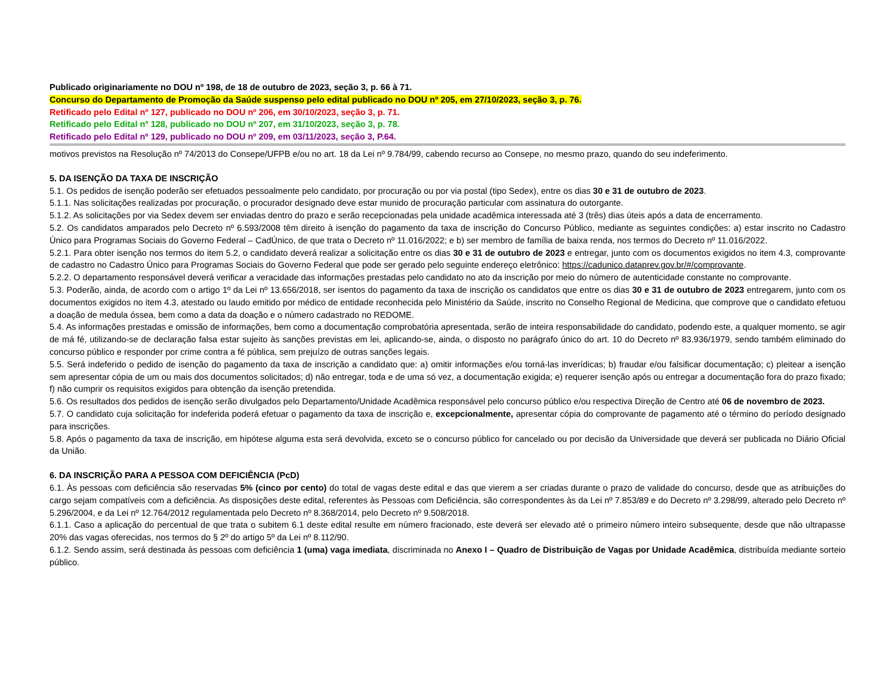Publicado originariamente no DOU nº 198, de 18 de outubro de 2023, seção 3, p. 66 à 71.
Concurso do Departamento de Promoção da Saúde suspenso pelo edital publicado no DOU nº 205, em 27/10/2023, seção 3, p. 76.
Retificado pelo Edital nº 127, publicado no DOU nº 206, em 30/10/2023, seção 3, p. 71.
Retificado pelo Edital nº 128, publicado no DOU nº 207, em 31/10/2023, seção 3, p. 78.
Retificado pelo Edital nº 129, publicado no DOU nº 209, em 03/11/2023, seção 3, P.64.
motivos previstos na Resolução nº 74/2013 do Consepe/UFPB e/ou no art. 18 da Lei nº 9.784/99, cabendo recurso ao Consepe, no mesmo prazo, quando do seu indeferimento.
5. DA ISENÇÃO DA TAXA DE INSCRIÇÃO
5.1. Os pedidos de isenção poderão ser efetuados pessoalmente pelo candidato, por procuração ou por via postal (tipo Sedex), entre os dias 30 e 31 de outubro de 2023.
5.1.1. Nas solicitações realizadas por procuração, o procurador designado deve estar munido de procuração particular com assinatura do outorgante.
5.1.2. As solicitações por via Sedex devem ser enviadas dentro do prazo e serão recepcionadas pela unidade acadêmica interessada até 3 (três) dias úteis após a data de encerramento.
5.2. Os candidatos amparados pelo Decreto nº 6.593/2008 têm direito à isenção do pagamento da taxa de inscrição do Concurso Público, mediante as seguintes condições: a) estar inscrito no Cadastro Único para Programas Sociais do Governo Federal – CadÚnico, de que trata o Decreto nº 11.016/2022; e b) ser membro de família de baixa renda, nos termos do Decreto nº 11.016/2022.
5.2.1. Para obter isenção nos termos do item 5.2, o candidato deverá realizar a solicitação entre os dias 30 e 31 de outubro de 2023 e entregar, junto com os documentos exigidos no item 4.3, comprovante de cadastro no Cadastro Único para Programas Sociais do Governo Federal que pode ser gerado pelo seguinte endereço eletrônico: https://cadunico.dataprev.gov.br/#/comprovante.
5.2.2. O departamento responsável deverá verificar a veracidade das informações prestadas pelo candidato no ato da inscrição por meio do número de autenticidade constante no comprovante.
5.3. Poderão, ainda, de acordo com o artigo 1º da Lei nº 13.656/2018, ser isentos do pagamento da taxa de inscrição os candidatos que entre os dias 30 e 31 de outubro de 2023 entregarem, junto com os documentos exigidos no item 4.3, atestado ou laudo emitido por médico de entidade reconhecida pelo Ministério da Saúde, inscrito no Conselho Regional de Medicina, que comprove que o candidato efetuou a doação de medula óssea, bem como a data da doação e o número cadastrado no REDOME.
5.4. As informações prestadas e omissão de informações, bem como a documentação comprobatória apresentada, serão de inteira responsabilidade do candidato, podendo este, a qualquer momento, se agir de má fé, utilizando-se de declaração falsa estar sujeito às sanções previstas em lei, aplicando-se, ainda, o disposto no parágrafo único do art. 10 do Decreto nº 83.936/1979, sendo também eliminado do concurso público e responder por crime contra a fé pública, sem prejuízo de outras sanções legais.
5.5. Será indeferido o pedido de isenção do pagamento da taxa de inscrição a candidato que: a) omitir informações e/ou torná-las inverídicas; b) fraudar e/ou falsificar documentação; c) pleitear a isenção sem apresentar cópia de um ou mais dos documentos solicitados; d) não entregar, toda e de uma só vez, a documentação exigida; e) requerer isenção após ou entregar a documentação fora do prazo fixado; f) não cumprir os requisitos exigidos para obtenção da isenção pretendida.
5.6. Os resultados dos pedidos de isenção serão divulgados pelo Departamento/Unidade Acadêmica responsável pelo concurso público e/ou respectiva Direção de Centro até 06 de novembro de 2023.
5.7. O candidato cuja solicitação for indeferida poderá efetuar o pagamento da taxa de inscrição e, excepcionalmente, apresentar cópia do comprovante de pagamento até o término do período designado para inscrições.
5.8. Após o pagamento da taxa de inscrição, em hipótese alguma esta será devolvida, exceto se o concurso público for cancelado ou por decisão da Universidade que deverá ser publicada no Diário Oficial da União.
6. DA INSCRIÇÃO PARA A PESSOA COM DEFICIÊNCIA (PcD)
6.1. Às pessoas com deficiência são reservadas 5% (cinco por cento) do total de vagas deste edital e das que vierem a ser criadas durante o prazo de validade do concurso, desde que as atribuições do cargo sejam compatíveis com a deficiência. As disposições deste edital, referentes às Pessoas com Deficiência, são correspondentes às da Lei nº 7.853/89 e do Decreto nº 3.298/99, alterado pelo Decreto nº 5.296/2004, e da Lei nº 12.764/2012 regulamentada pelo Decreto nº 8.368/2014, pelo Decreto nº 9.508/2018.
6.1.1. Caso a aplicação do percentual de que trata o subitem 6.1 deste edital resulte em número fracionado, este deverá ser elevado até o primeiro número inteiro subsequente, desde que não ultrapasse 20% das vagas oferecidas, nos termos do § 2º do artigo 5º da Lei nº 8.112/90.
6.1.2. Sendo assim, será destinada às pessoas com deficiência 1 (uma) vaga imediata, discriminada no Anexo I – Quadro de Distribuição de Vagas por Unidade Acadêmica, distribuída mediante sorteio público.